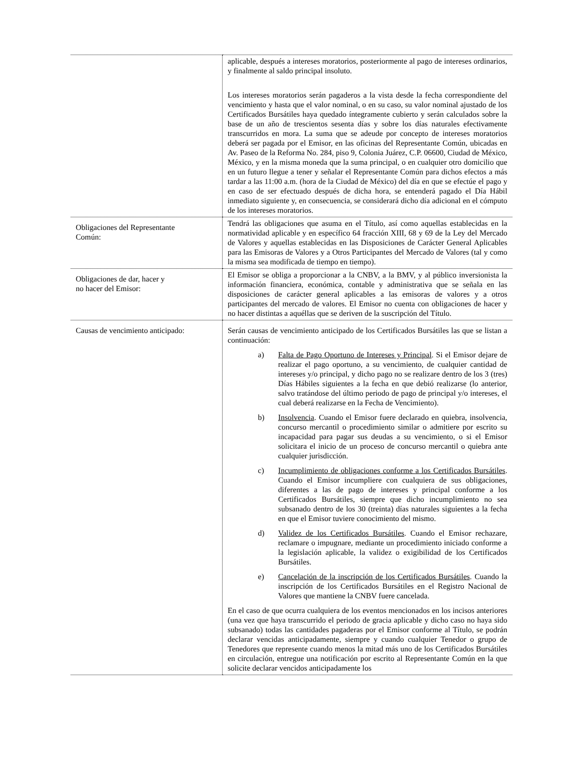| | aplicable, después a intereses moratorios, posteriormente al pago de intereses ordinarios, y finalmente al saldo principal insoluto. Los intereses moratorios serán pagaderos a la vista desde la fecha correspondiente del vencimiento y hasta que el valor nominal, o en su caso, su valor nominal ajustado de los Certificados Bursátiles haya quedado íntegramente cubierto y serán calculados sobre la base de un año de trescientos sesenta días y sobre los días naturales efectivamente transcurridos en mora. La suma que se adeude por concepto de intereses moratorios deberá ser pagada por el Emisor, en las oficinas del Representante Común, ubicadas en Av. Paseo de la Reforma No. 284, piso 9, Colonia Juárez, C.P. 06600, Ciudad de México, México, y en la misma moneda que la suma principal, o en cualquier otro domicilio que en un futuro llegue a tener y señalar el Representante Común para dichos efectos a más tardar a las 11:00 a.m. (hora de la Ciudad de México) del día en que se efectúe el pago y en caso de ser efectuado después de dicha hora, se entenderá pagado el Día Hábil inmediato siguiente y, en consecuencia, se considerará dicho día adicional en el cómputo de los intereses moratorios. |
| Obligaciones del Representante Común: | Tendrá las obligaciones que asuma en el Título, así como aquellas establecidas en la normatividad aplicable y en específico 64 fracción XIII, 68 y 69 de la Ley del Mercado de Valores y aquellas establecidas en las Disposiciones de Carácter General Aplicables para las Emisoras de Valores y a Otros Participantes del Mercado de Valores (tal y como la misma sea modificada de tiempo en tiempo). |
| Obligaciones de dar, hacer y no hacer del Emisor: | El Emisor se obliga a proporcionar a la CNBV, a la BMV, y al público inversionista la información financiera, económica, contable y administrativa que se señala en las disposiciones de carácter general aplicables a las emisoras de valores y a otros participantes del mercado de valores. El Emisor no cuenta con obligaciones de hacer y no hacer distintas a aquéllas que se deriven de la suscripción del Título. |
| Causas de vencimiento anticipado: | Serán causas de vencimiento anticipado de los Certificados Bursátiles las que se listan a continuación: a) Falta de Pago Oportuno de Intereses y Principal . Si el Emisor dejare de realizar el pago oportuno, a su vencimiento, de cualquier cantidad de intereses y/o principal, y dicho pago no se realizare dentro de los 3 (tres) Días Hábiles siguientes a la fecha en que debió realizarse (lo anterior, salvo tratándose del último periodo de pago de principal y/o intereses, el cual deberá realizarse en la Fecha de Vencimiento). b) Insolvencia . Cuando el Emisor fuere declarado en quiebra, insolvencia, concurso mercantil o procedimiento similar o admitiere por escrito su incapacidad para pagar sus deudas a su vencimiento, o si el Emisor solicitara el inicio de un proceso de concurso mercantil o quiebra ante cualquier jurisdicción. c) Incumplimiento de obligaciones conforme a los Certificados Bursátiles . Cuando el Emisor incumpliere con cualquiera de sus obligaciones, diferentes a las de pago de intereses y principal conforme a los Certificados Bursátiles, siempre que dicho incumplimiento no sea subsanado dentro de los 30 (treinta) días naturales siguientes a la fecha en que el Emisor tuviere conocimiento del mismo. d) Validez de los Certificados Bursátiles . Cuando el Emisor rechazare, reclamare o impugnare, mediante un procedimiento iniciado conforme a la legislación aplicable, la validez o exigibilidad de los Certificados Bursátiles. e) Cancelación de la inscripción de los Certificados Bursátiles . Cuando la inscripción de los Certificados Bursátiles en el Registro Nacional de Valores que mantiene la CNBV fuere cancelada. En el caso de que ocurra cualquiera de los eventos mencionados en los incisos anteriores (una vez que haya transcurrido el periodo de gracia aplicable y dicho caso no haya sido subsanado) todas las cantidades pagaderas por el Emisor conforme al Título, se podrán declarar vencidas anticipadamente, siempre y cuando cualquier Tenedor o grupo de Tenedores que represente cuando menos la mitad más uno de los Certificados Bursátiles en circulación, entregue una notificación por escrito al Representante Común en la que solicite declarar vencidos anticipadamente los |